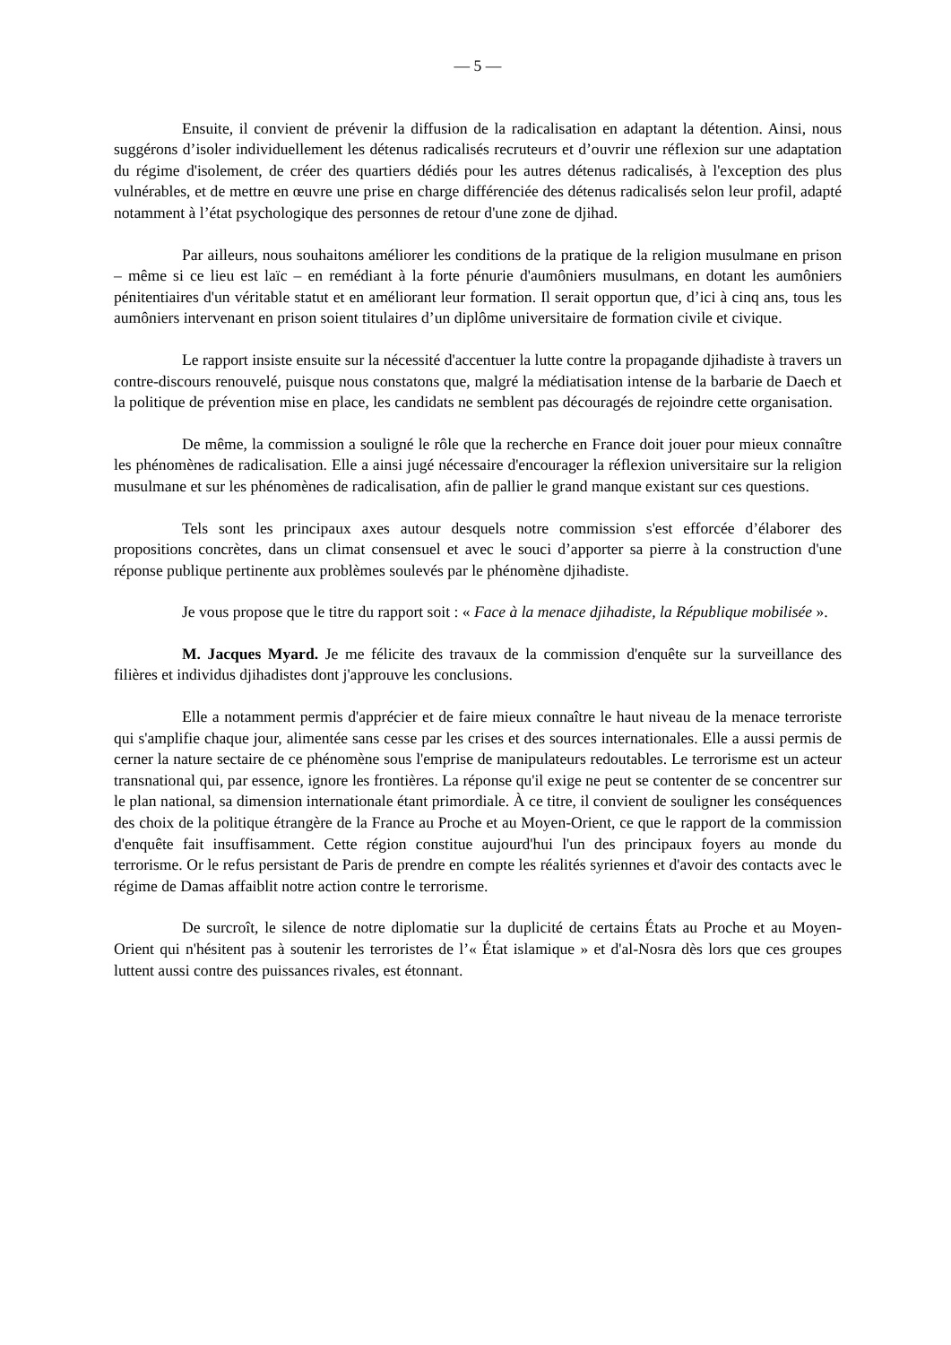— 5 —
Ensuite, il convient de prévenir la diffusion de la radicalisation en adaptant la détention. Ainsi, nous suggérons d’isoler individuellement les détenus radicalisés recruteurs et d’ouvrir une réflexion sur une adaptation du régime d'isolement, de créer des quartiers dédiés pour les autres détenus radicalisés, à l'exception des plus vulnérables, et de mettre en œuvre une prise en charge différenciée des détenus radicalisés selon leur profil, adapté notamment à l’état psychologique des personnes de retour d'une zone de djihad.
Par ailleurs, nous souhaitons améliorer les conditions de la pratique de la religion musulmane en prison – même si ce lieu est laïc – en remédiant à la forte pénurie d'aumôniers musulmans, en dotant les aumôniers pénitentiaires d'un véritable statut et en améliorant leur formation. Il serait opportun que, d’ici à cinq ans, tous les aumôniers intervenant en prison soient titulaires d’un diplôme universitaire de formation civile et civique.
Le rapport insiste ensuite sur la nécessité d'accentuer la lutte contre la propagande djihadiste à travers un contre-discours renouvelé, puisque nous constatons que, malgré la médiatisation intense de la barbarie de Daech et la politique de prévention mise en place, les candidats ne semblent pas découragés de rejoindre cette organisation.
De même, la commission a souligné le rôle que la recherche en France doit jouer pour mieux connaître les phénomènes de radicalisation. Elle a ainsi jugé nécessaire d'encourager la réflexion universitaire sur la religion musulmane et sur les phénomènes de radicalisation, afin de pallier le grand manque existant sur ces questions.
Tels sont les principaux axes autour desquels notre commission s'est efforcée d’élaborer des propositions concrètes, dans un climat consensuel et avec le souci d’apporter sa pierre à la construction d'une réponse publique pertinente aux problèmes soulevés par le phénomène djihadiste.
Je vous propose que le titre du rapport soit : « Face à la menace djihadiste, la République mobilisée ».
M. Jacques Myard. Je me félicite des travaux de la commission d'enquête sur la surveillance des filières et individus djihadistes dont j'approuve les conclusions.
Elle a notamment permis d'apprécier et de faire mieux connaître le haut niveau de la menace terroriste qui s'amplifie chaque jour, alimentée sans cesse par les crises et des sources internationales. Elle a aussi permis de cerner la nature sectaire de ce phénomène sous l'emprise de manipulateurs redoutables. Le terrorisme est un acteur transnational qui, par essence, ignore les frontières. La réponse qu'il exige ne peut se contenter de se concentrer sur le plan national, sa dimension internationale étant primordiale. À ce titre, il convient de souligner les conséquences des choix de la politique étrangère de la France au Proche et au Moyen-Orient, ce que le rapport de la commission d'enquête fait insuffisamment. Cette région constitue aujourd'hui l'un des principaux foyers au monde du terrorisme. Or le refus persistant de Paris de prendre en compte les réalités syriennes et d'avoir des contacts avec le régime de Damas affaiblit notre action contre le terrorisme.
De surcroît, le silence de notre diplomatie sur la duplicité de certains États au Proche et au Moyen-Orient qui n'hésitent pas à soutenir les terroristes de l’« État islamique » et d'al-Nosra dès lors que ces groupes luttent aussi contre des puissances rivales, est étonnant.